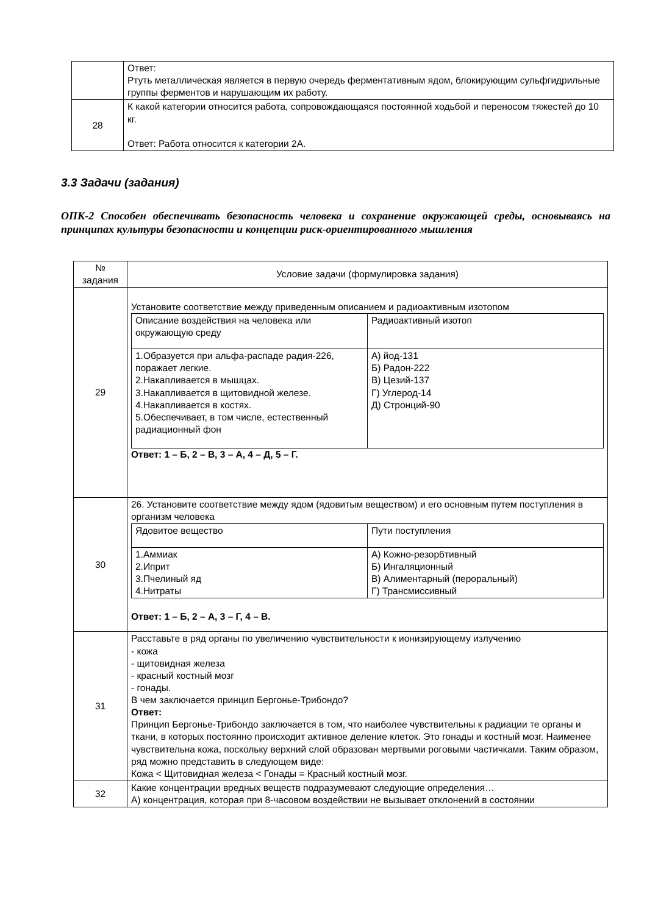| | Ответ: Ртуть металлическая является в первую очередь ферментативным ядом, блокирующим сульфгидрильные группы ферментов и нарушающим их работу. |
| 28 | К какой категории относится работа, сопровождающаяся постоянной ходьбой и переносом тяжестей до 10 кг. Ответ: Работа относится к категории 2А. |
3.3 Задачи (задания)
ОПК-2 Способен обеспечивать безопасность человека и сохранение окружающей среды, основываясь на принципах культуры безопасности и концепции риск-ориентированного мышления
| № задания | Условие задачи (формулировка задания) |
| --- | --- |
| 29 | Установите соответствие между приведенным описанием и радиоактивным изотопом / Описание воздействия на человека или окружающую среду / Радиоактивный изотоп / / 1.Образуется при альфа-распаде радия-226, поражает легкие. 2.Накапливается в мышцах. 3.Накапливается в щитовидной железе. 4.Накапливается в костях. 5.Обеспечивает, в том числе, естественный радиационный фон / А) йод-131 Б) Радон-222 В) Цезий-137 Г) Углерод-14 Д) Стронций-90 / Ответ: 1 – Б, 2 – В, 3 – А, 4 – Д, 5 – Г. |
| 30 | 26. Установите соответствие между ядом (ядовитым веществом) и его основным путем поступления в организм человека / Ядовитое вещество / Пути поступления / / 1.Аммиак 2.Иприт 3.Пчелиный яд 4.Нитраты / А) Кожно-резорбтивный Б) Ингаляционный В) Алиментарный (пероральный) Г) Трансмиссивный / Ответ: 1 – Б, 2 – А, 3 – Г, 4 – В. |
| 31 | Расставьте в ряд органы по увеличению чувствительности к ионизирующему излучению - кожа - щитовидная железа - красный костный мозг - гонады. В чем заключается принцип Бергонье-Трибондо? Ответ: Принцип Бергонье-Трибондо заключается в том, что наиболее чувствительны к радиации те органы и ткани, в которых постоянно происходит активное деление клеток. Это гонады и костный мозг. Наименее чувствительна кожа, поскольку верхний слой образован мертвыми роговыми частичками. Таким образом, ряд можно представить в следующем виде: Кожа < Щитовидная железа < Гонады = Красный костный мозг. |
| 32 | Какие концентрации вредных веществ подразумевают следующие определения… А) концентрация, которая при 8-часовом воздействии не вызывает отклонений в состоянии |